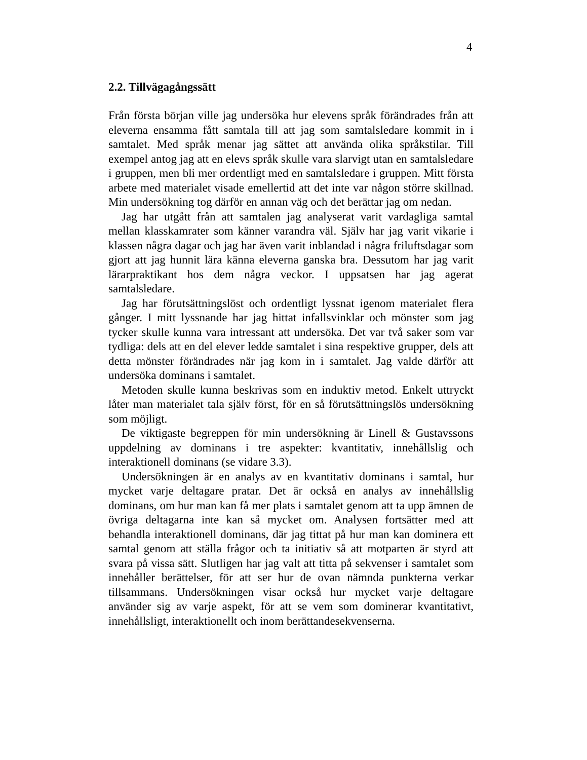4
2.2. Tillvägagångssätt
Från första början ville jag undersöka hur elevens språk förändrades från att eleverna ensamma fått samtala till att jag som samtalsledare kommit in i samtalet. Med språk menar jag sättet att använda olika språkstilar. Till exempel antog jag att en elevs språk skulle vara slarvigt utan en samtalsledare i gruppen, men bli mer ordentligt med en samtalsledare i gruppen. Mitt första arbete med materialet visade emellertid att det inte var någon större skillnad. Min undersökning tog därför en annan väg och det berättar jag om nedan.
Jag har utgått från att samtalen jag analyserat varit vardagliga samtal mellan klasskamrater som känner varandra väl. Själv har jag varit vikarie i klassen några dagar och jag har även varit inblandad i några friluftsdagar som gjort att jag hunnit lära känna eleverna ganska bra. Dessutom har jag varit lärarpraktikant hos dem några veckor. I uppsatsen har jag agerat samtalsledare.
Jag har förutsättningslöst och ordentligt lyssnat igenom materialet flera gånger. I mitt lyssnande har jag hittat infallsvinklar och mönster som jag tycker skulle kunna vara intressant att undersöka. Det var två saker som var tydliga: dels att en del elever ledde samtalet i sina respektive grupper, dels att detta mönster förändrades när jag kom in i samtalet. Jag valde därför att undersöka dominans i samtalet.
Metoden skulle kunna beskrivas som en induktiv metod. Enkelt uttryckt låter man materialet tala själv först, för en så förutsättningslös undersökning som möjligt.
De viktigaste begreppen för min undersökning är Linell & Gustavssons uppdelning av dominans i tre aspekter: kvantitativ, innehållslig och interaktionell dominans (se vidare 3.3).
Undersökningen är en analys av en kvantitativ dominans i samtal, hur mycket varje deltagare pratar. Det är också en analys av innehållslig dominans, om hur man kan få mer plats i samtalet genom att ta upp ämnen de övriga deltagarna inte kan så mycket om. Analysen fortsätter med att behandla interaktionell dominans, där jag tittat på hur man kan dominera ett samtal genom att ställa frågor och ta initiativ så att motparten är styrd att svara på vissa sätt. Slutligen har jag valt att titta på sekvenser i samtalet som innehåller berättelser, för att ser hur de ovan nämnda punkterna verkar tillsammans. Undersökningen visar också hur mycket varje deltagare använder sig av varje aspekt, för att se vem som dominerar kvantitativt, innehållsligt, interaktionellt och inom berättandesekvenserna.